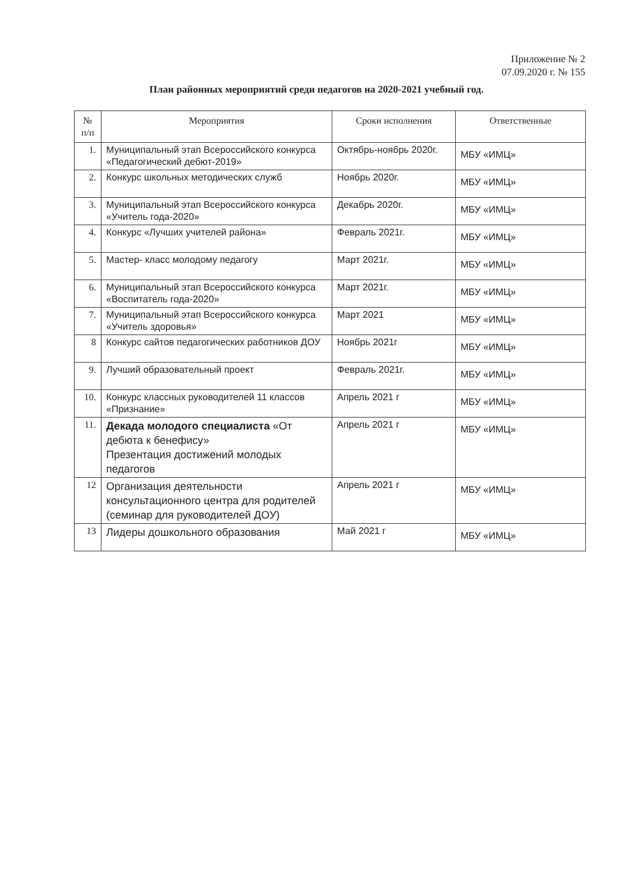Приложение № 2
07.09.2020 г. № 155
План районных мероприятий среди педагогов на 2020-2021 учебный год.
| № п/п | Мероприятия | Сроки исполнения | Ответственные |
| --- | --- | --- | --- |
| 1. | Муниципальный этап Всероссийского конкурса «Педагогический дебют-2019» | Октябрь-ноябрь 2020г. | МБУ «ИМЦ» |
| 2. | Конкурс школьных методических служб | Ноябрь 2020г. | МБУ «ИМЦ» |
| 3. | Муниципальный этап Всероссийского конкурса «Учитель года-2020» | Декабрь 2020г. | МБУ «ИМЦ» |
| 4. | Конкурс «Лучших учителей района» | Февраль 2021г. | МБУ «ИМЦ» |
| 5. | Мастер- класс молодому педагогу | Март 2021г. | МБУ «ИМЦ» |
| 6. | Муниципальный этап Всероссийского конкурса «Воспитатель года-2020» | Март 2021г. | МБУ «ИМЦ» |
| 7. | Муниципальный этап Всероссийского конкурса «Учитель здоровья» | Март 2021 | МБУ «ИМЦ» |
| 8 | Конкурс сайтов педагогических работников ДОУ | Ноябрь 2021г | МБУ «ИМЦ» |
| 9. | Лучший образовательный проект | Февраль 2021г. | МБУ «ИМЦ» |
| 10. | Конкурс классных руководителей 11 классов «Признание» | Апрель 2021 г | МБУ «ИМЦ» |
| 11. | Декада молодого специалиста «От дебюта к бенефису» Презентация достижений молодых педагогов | Апрель 2021 г | МБУ «ИМЦ» |
| 12 | Организация деятельности консультационного центра для родителей (семинар для руководителей ДОУ) | Апрель 2021 г | МБУ «ИМЦ» |
| 13 | Лидеры дошкольного образования | Май 2021 г | МБУ «ИМЦ» |